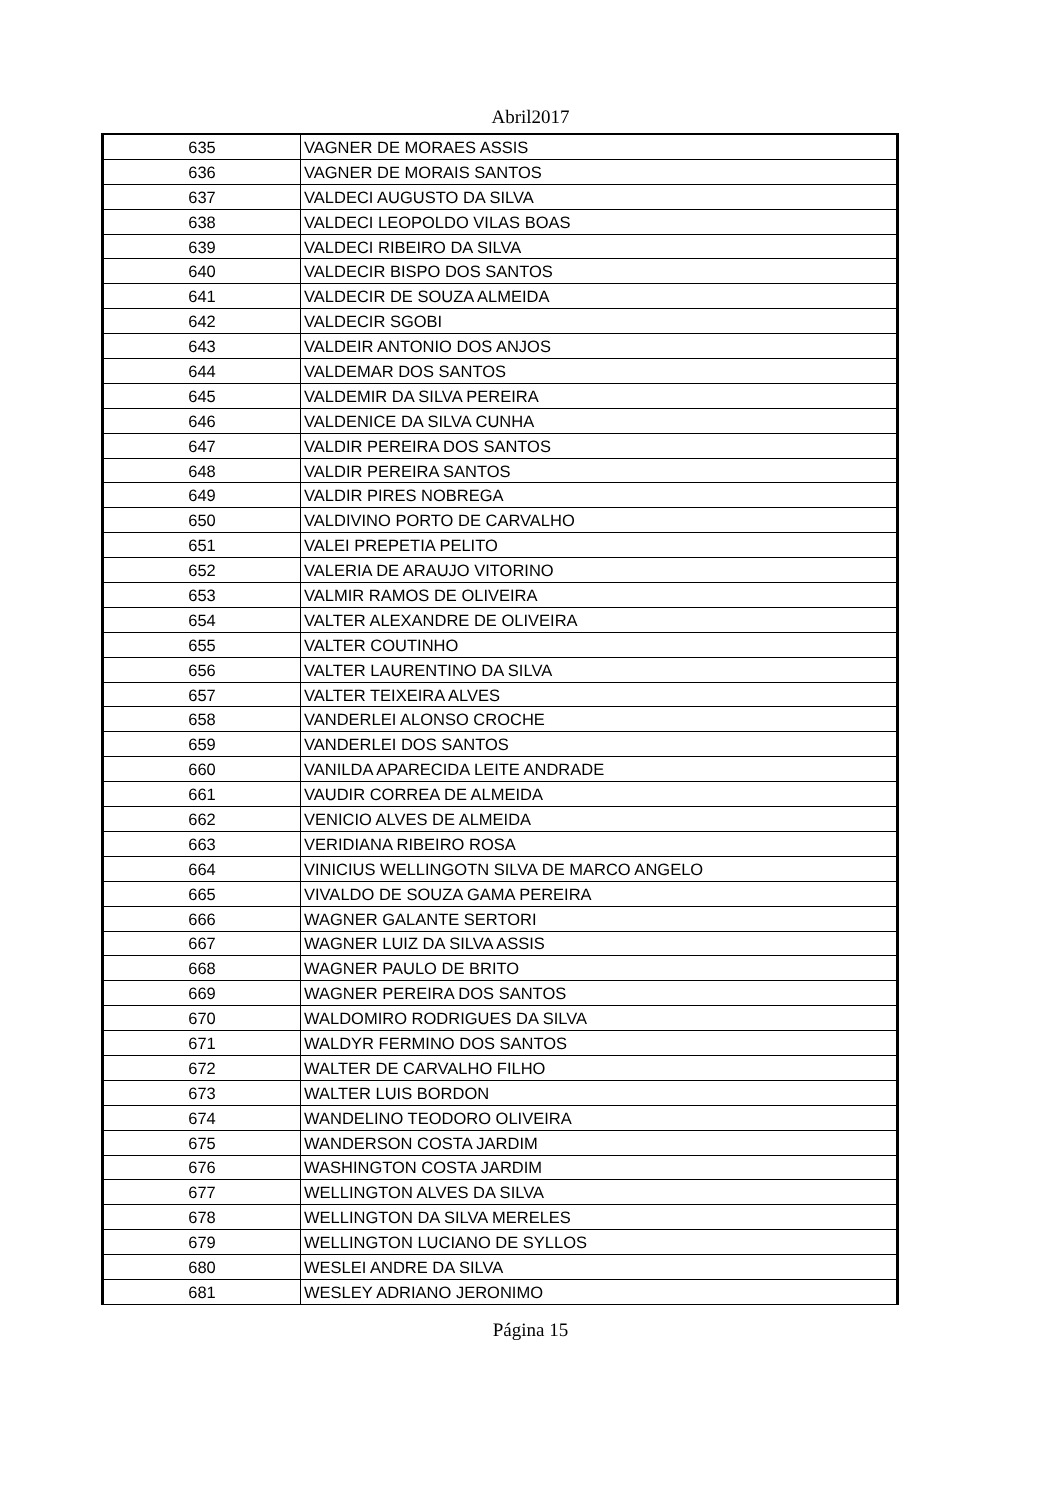Abril2017
| 635 | VAGNER DE MORAES ASSIS |
| 636 | VAGNER DE MORAIS SANTOS |
| 637 | VALDECI AUGUSTO DA SILVA |
| 638 | VALDECI LEOPOLDO VILAS BOAS |
| 639 | VALDECI RIBEIRO DA SILVA |
| 640 | VALDECIR BISPO DOS SANTOS |
| 641 | VALDECIR DE SOUZA ALMEIDA |
| 642 | VALDECIR SGOBI |
| 643 | VALDEIR ANTONIO DOS ANJOS |
| 644 | VALDEMAR DOS SANTOS |
| 645 | VALDEMIR DA SILVA PEREIRA |
| 646 | VALDENICE DA SILVA CUNHA |
| 647 | VALDIR PEREIRA DOS SANTOS |
| 648 | VALDIR PEREIRA SANTOS |
| 649 | VALDIR PIRES NOBREGA |
| 650 | VALDIVINO PORTO DE CARVALHO |
| 651 | VALEI PREPETIA PELITO |
| 652 | VALERIA DE ARAUJO VITORINO |
| 653 | VALMIR RAMOS DE OLIVEIRA |
| 654 | VALTER ALEXANDRE DE OLIVEIRA |
| 655 | VALTER COUTINHO |
| 656 | VALTER LAURENTINO DA SILVA |
| 657 | VALTER TEIXEIRA ALVES |
| 658 | VANDERLEI ALONSO CROCHE |
| 659 | VANDERLEI DOS SANTOS |
| 660 | VANILDA APARECIDA LEITE ANDRADE |
| 661 | VAUDIR CORREA DE ALMEIDA |
| 662 | VENICIO ALVES DE ALMEIDA |
| 663 | VERIDIANA RIBEIRO ROSA |
| 664 | VINICIUS WELLINGOTN SILVA DE MARCO ANGELO |
| 665 | VIVALDO DE SOUZA GAMA PEREIRA |
| 666 | WAGNER GALANTE SERTORI |
| 667 | WAGNER LUIZ DA SILVA ASSIS |
| 668 | WAGNER PAULO DE BRITO |
| 669 | WAGNER PEREIRA DOS SANTOS |
| 670 | WALDOMIRO RODRIGUES DA SILVA |
| 671 | WALDYR FERMINO DOS SANTOS |
| 672 | WALTER DE CARVALHO FILHO |
| 673 | WALTER LUIS BORDON |
| 674 | WANDELINO TEODORO OLIVEIRA |
| 675 | WANDERSON COSTA JARDIM |
| 676 | WASHINGTON COSTA JARDIM |
| 677 | WELLINGTON ALVES DA SILVA |
| 678 | WELLINGTON DA SILVA MERELES |
| 679 | WELLINGTON LUCIANO DE SYLLOS |
| 680 | WESLEI ANDRE DA SILVA |
| 681 | WESLEY ADRIANO JERONIMO |
Página 15